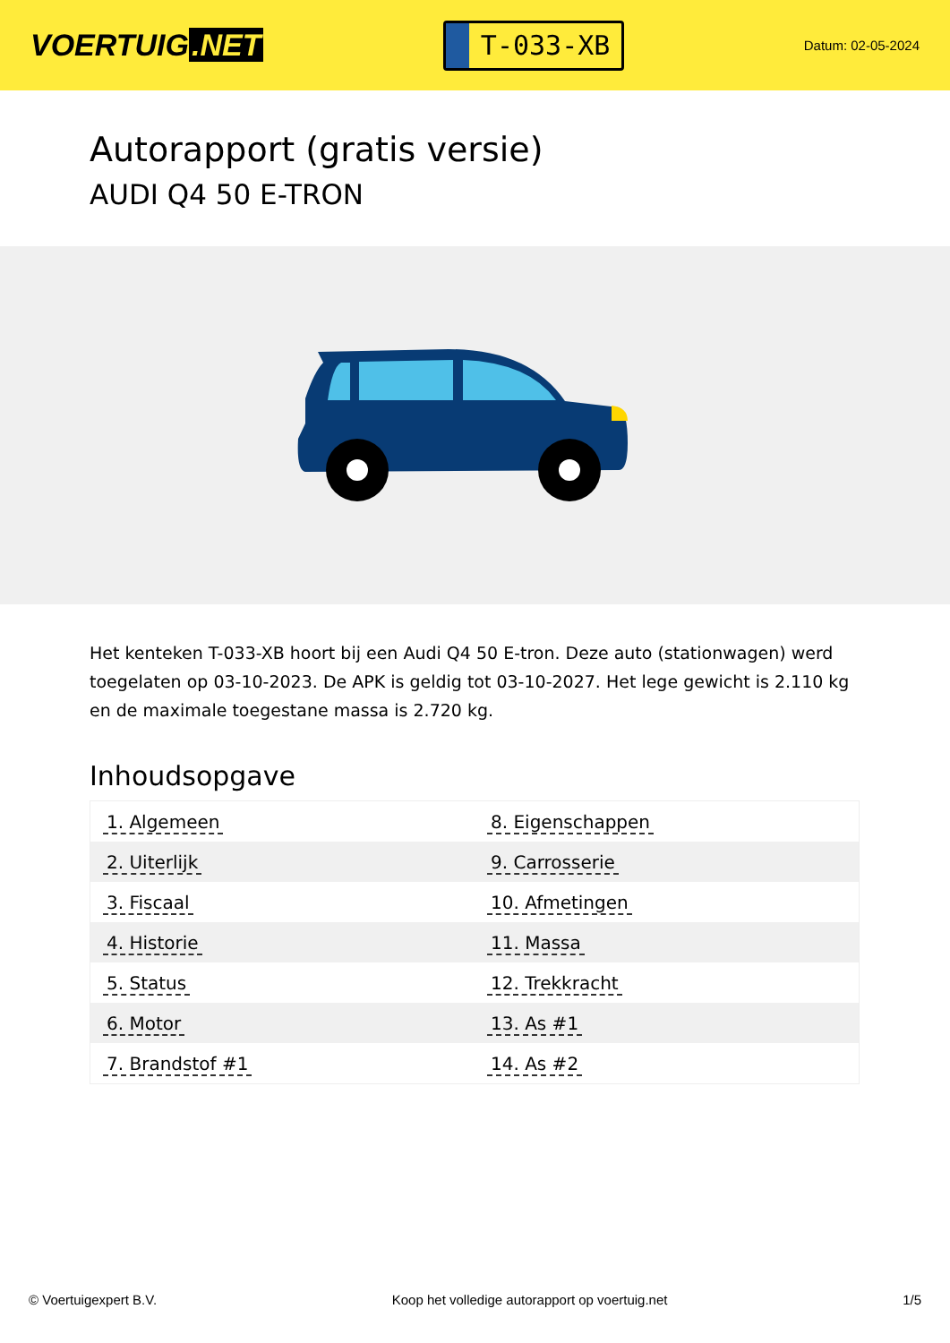VOERTUIG.NET
T-033-XB
Datum: 02-05-2024
Autorapport (gratis versie)
AUDI Q4 50 E-TRON
Het kenteken T-033-XB hoort bij een Audi Q4 50 E-tron. Deze auto (stationwagen) werd toegelaten op 03-10-2023. De APK is geldig tot 03-10-2027. Het lege gewicht is 2.110 kg en de maximale toegestane massa is 2.720 kg.
Inhoudsopgave
| 1. Algemeen | 8. Eigenschappen |
| 2. Uiterlijk | 9. Carrosserie |
| 3. Fiscaal | 10. Afmetingen |
| 4. Historie | 11. Massa |
| 5. Status | 12. Trekkracht |
| 6. Motor | 13. As #1 |
| 7. Brandstof #1 | 14. As #2 |
© Voertuigexpert B.V. Koop het volledige autorapport op voertuig.net 1/5